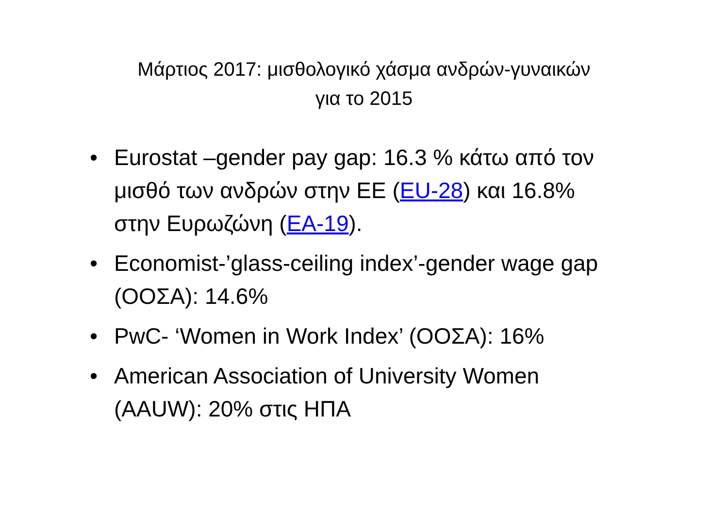Μάρτιος 2017: μισθολογικό χάσμα ανδρών-γυναικών
για το 2015
• Eurostat –gender pay gap: 16.3 % κάτω από τον μισθό των ανδρών στην ΕΕ (EU-28) και 16.8% στην Ευρωζώνη (EA-19).
• Economist-’glass-ceiling index’-gender wage gap (ΟΟΣΑ): 14.6%
• PwC- ‘Women in Work Index’ (ΟΟΣΑ): 16%
• American Association of University Women (AAUW): 20% στις ΗΠΑ